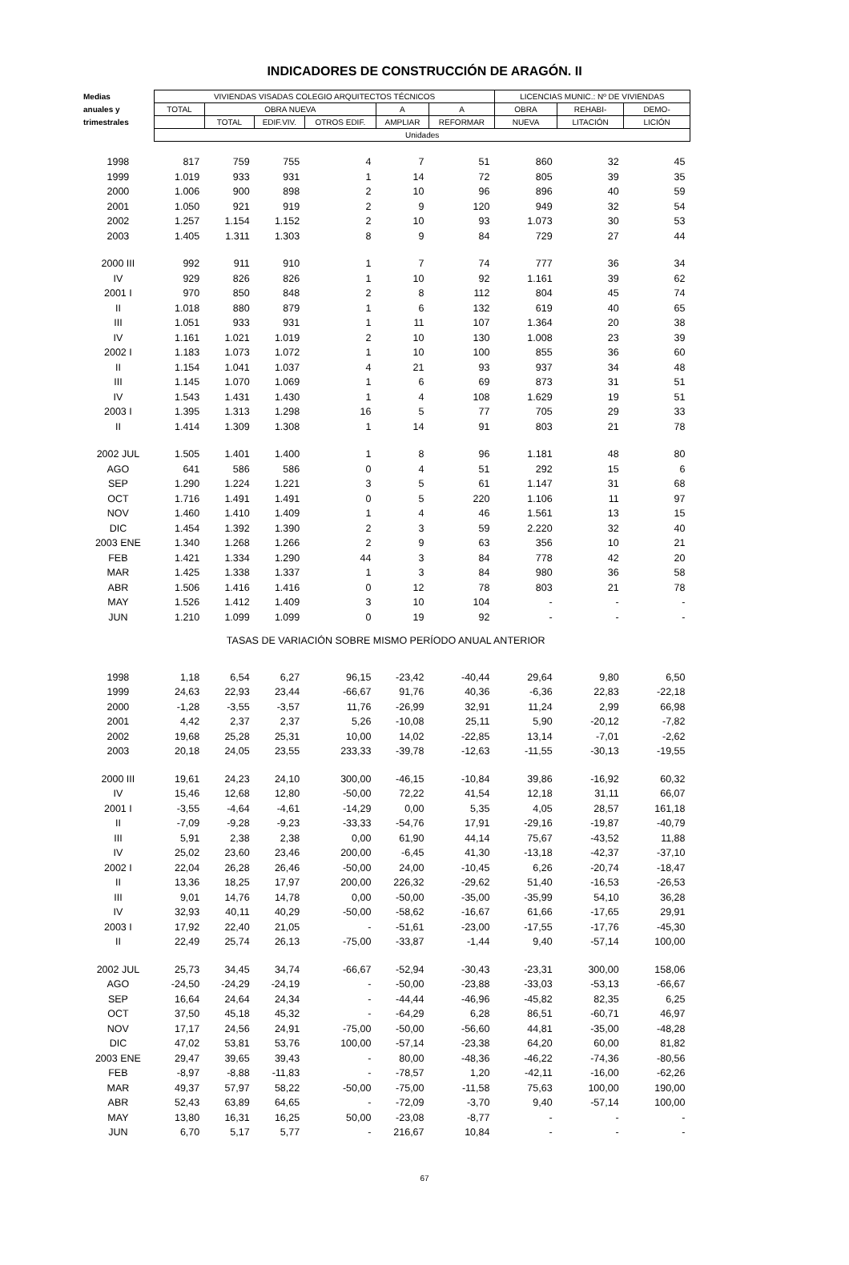INDICADORES DE CONSTRUCCIÓN DE ARAGÓN. II
| Medias | VIVIENDAS VISADAS COLEGIO ARQUITECTOS TÉCNICOS | | | | | | LICENCIAS MUNIC.: Nº DE VIVIENDAS | | |
| --- | --- | --- | --- | --- | --- | --- | --- | --- | --- |
| anuales y | TOTAL | OBRA NUEVA | | | A | A | OBRA | REHABI- | DEMO- |
| trimestrales | | TOTAL | EDIF.VIV. | OTROS EDIF. | AMPLIAR | REFORMAR | NUEVA | LITACIÓN | LICIÓN |
| | Unidades | | | | | | | | |
| 1998 | 817 | 759 | 755 | 4 | 7 | 51 | 860 | 32 | 45 |
| 1999 | 1.019 | 933 | 931 | 1 | 14 | 72 | 805 | 39 | 35 |
| 2000 | 1.006 | 900 | 898 | 2 | 10 | 96 | 896 | 40 | 59 |
| 2001 | 1.050 | 921 | 919 | 2 | 9 | 120 | 949 | 32 | 54 |
| 2002 | 1.257 | 1.154 | 1.152 | 2 | 10 | 93 | 1.073 | 30 | 53 |
| 2003 | 1.405 | 1.311 | 1.303 | 8 | 9 | 84 | 729 | 27 | 44 |
| 2000 III | 992 | 911 | 910 | 1 | 7 | 74 | 777 | 36 | 34 |
| IV | 929 | 826 | 826 | 1 | 10 | 92 | 1.161 | 39 | 62 |
| 2001 I | 970 | 850 | 848 | 2 | 8 | 112 | 804 | 45 | 74 |
| II | 1.018 | 880 | 879 | 1 | 6 | 132 | 619 | 40 | 65 |
| III | 1.051 | 933 | 931 | 1 | 11 | 107 | 1.364 | 20 | 38 |
| IV | 1.161 | 1.021 | 1.019 | 2 | 10 | 130 | 1.008 | 23 | 39 |
| 2002 I | 1.183 | 1.073 | 1.072 | 1 | 10 | 100 | 855 | 36 | 60 |
| II | 1.154 | 1.041 | 1.037 | 4 | 21 | 93 | 937 | 34 | 48 |
| III | 1.145 | 1.070 | 1.069 | 1 | 6 | 69 | 873 | 31 | 51 |
| IV | 1.543 | 1.431 | 1.430 | 1 | 4 | 108 | 1.629 | 19 | 51 |
| 2003 I | 1.395 | 1.313 | 1.298 | 16 | 5 | 77 | 705 | 29 | 33 |
| II | 1.414 | 1.309 | 1.308 | 1 | 14 | 91 | 803 | 21 | 78 |
| 2002 JUL | 1.505 | 1.401 | 1.400 | 1 | 8 | 96 | 1.181 | 48 | 80 |
| AGO | 641 | 586 | 586 | 0 | 4 | 51 | 292 | 15 | 6 |
| SEP | 1.290 | 1.224 | 1.221 | 3 | 5 | 61 | 1.147 | 31 | 68 |
| OCT | 1.716 | 1.491 | 1.491 | 0 | 5 | 220 | 1.106 | 11 | 97 |
| NOV | 1.460 | 1.410 | 1.409 | 1 | 4 | 46 | 1.561 | 13 | 15 |
| DIC | 1.454 | 1.392 | 1.390 | 2 | 3 | 59 | 2.220 | 32 | 40 |
| 2003 ENE | 1.340 | 1.268 | 1.266 | 2 | 9 | 63 | 356 | 10 | 21 |
| FEB | 1.421 | 1.334 | 1.290 | 44 | 3 | 84 | 778 | 42 | 20 |
| MAR | 1.425 | 1.338 | 1.337 | 1 | 3 | 84 | 980 | 36 | 58 |
| ABR | 1.506 | 1.416 | 1.416 | 0 | 12 | 78 | 803 | 21 | 78 |
| MAY | 1.526 | 1.412 | 1.409 | 3 | 10 | 104 | - | - | - |
| JUN | 1.210 | 1.099 | 1.099 | 0 | 19 | 92 | - | - | - |
| TASAS DE VARIACIÓN SOBRE MISMO PERÍODO ANUAL ANTERIOR | | | | | | | | | |
| 1998 | 1,18 | 6,54 | 6,27 | 96,15 | -23,42 | -40,44 | 29,64 | 9,80 | 6,50 |
| 1999 | 24,63 | 22,93 | 23,44 | -66,67 | 91,76 | 40,36 | -6,36 | 22,83 | -22,18 |
| 2000 | -1,28 | -3,55 | -3,57 | 11,76 | -26,99 | 32,91 | 11,24 | 2,99 | 66,98 |
| 2001 | 4,42 | 2,37 | 2,37 | 5,26 | -10,08 | 25,11 | 5,90 | -20,12 | -7,82 |
| 2002 | 19,68 | 25,28 | 25,31 | 10,00 | 14,02 | -22,85 | 13,14 | -7,01 | -2,62 |
| 2003 | 20,18 | 24,05 | 23,55 | 233,33 | -39,78 | -12,63 | -11,55 | -30,13 | -19,55 |
| 2000 III | 19,61 | 24,23 | 24,10 | 300,00 | -46,15 | -10,84 | 39,86 | -16,92 | 60,32 |
| IV | 15,46 | 12,68 | 12,80 | -50,00 | 72,22 | 41,54 | 12,18 | 31,11 | 66,07 |
| 2001 I | -3,55 | -4,64 | -4,61 | -14,29 | 0,00 | 5,35 | 4,05 | 28,57 | 161,18 |
| II | -7,09 | -9,28 | -9,23 | -33,33 | -54,76 | 17,91 | -29,16 | -19,87 | -40,79 |
| III | 5,91 | 2,38 | 2,38 | 0,00 | 61,90 | 44,14 | 75,67 | -43,52 | 11,88 |
| IV | 25,02 | 23,60 | 23,46 | 200,00 | -6,45 | 41,30 | -13,18 | -42,37 | -37,10 |
| 2002 I | 22,04 | 26,28 | 26,46 | -50,00 | 24,00 | -10,45 | 6,26 | -20,74 | -18,47 |
| II | 13,36 | 18,25 | 17,97 | 200,00 | 226,32 | -29,62 | 51,40 | -16,53 | -26,53 |
| III | 9,01 | 14,76 | 14,78 | 0,00 | -50,00 | -35,00 | -35,99 | 54,10 | 36,28 |
| IV | 32,93 | 40,11 | 40,29 | -50,00 | -58,62 | -16,67 | 61,66 | -17,65 | 29,91 |
| 2003 I | 17,92 | 22,40 | 21,05 | - | -51,61 | -23,00 | -17,55 | -17,76 | -45,30 |
| II | 22,49 | 25,74 | 26,13 | -75,00 | -33,87 | -1,44 | 9,40 | -57,14 | 100,00 |
| 2002 JUL | 25,73 | 34,45 | 34,74 | -66,67 | -52,94 | -30,43 | -23,31 | 300,00 | 158,06 |
| AGO | -24,50 | -24,29 | -24,19 | - | -50,00 | -23,88 | -33,03 | -53,13 | -66,67 |
| SEP | 16,64 | 24,64 | 24,34 | - | -44,44 | -46,96 | -45,82 | 82,35 | 6,25 |
| OCT | 37,50 | 45,18 | 45,32 | - | -64,29 | 6,28 | 86,51 | -60,71 | 46,97 |
| NOV | 17,17 | 24,56 | 24,91 | -75,00 | -50,00 | -56,60 | 44,81 | -35,00 | -48,28 |
| DIC | 47,02 | 53,81 | 53,76 | 100,00 | -57,14 | -23,38 | 64,20 | 60,00 | 81,82 |
| 2003 ENE | 29,47 | 39,65 | 39,43 | - | 80,00 | -48,36 | -46,22 | -74,36 | -80,56 |
| FEB | -8,97 | -8,88 | -11,83 | - | -78,57 | 1,20 | -42,11 | -16,00 | -62,26 |
| MAR | 49,37 | 57,97 | 58,22 | -50,00 | -75,00 | -11,58 | 75,63 | 100,00 | 190,00 |
| ABR | 52,43 | 63,89 | 64,65 | - | -72,09 | -3,70 | 9,40 | -57,14 | 100,00 |
| MAY | 13,80 | 16,31 | 16,25 | 50,00 | -23,08 | -8,77 | - | - | - |
| JUN | 6,70 | 5,17 | 5,77 | - | 216,67 | 10,84 | - | - | - |
67